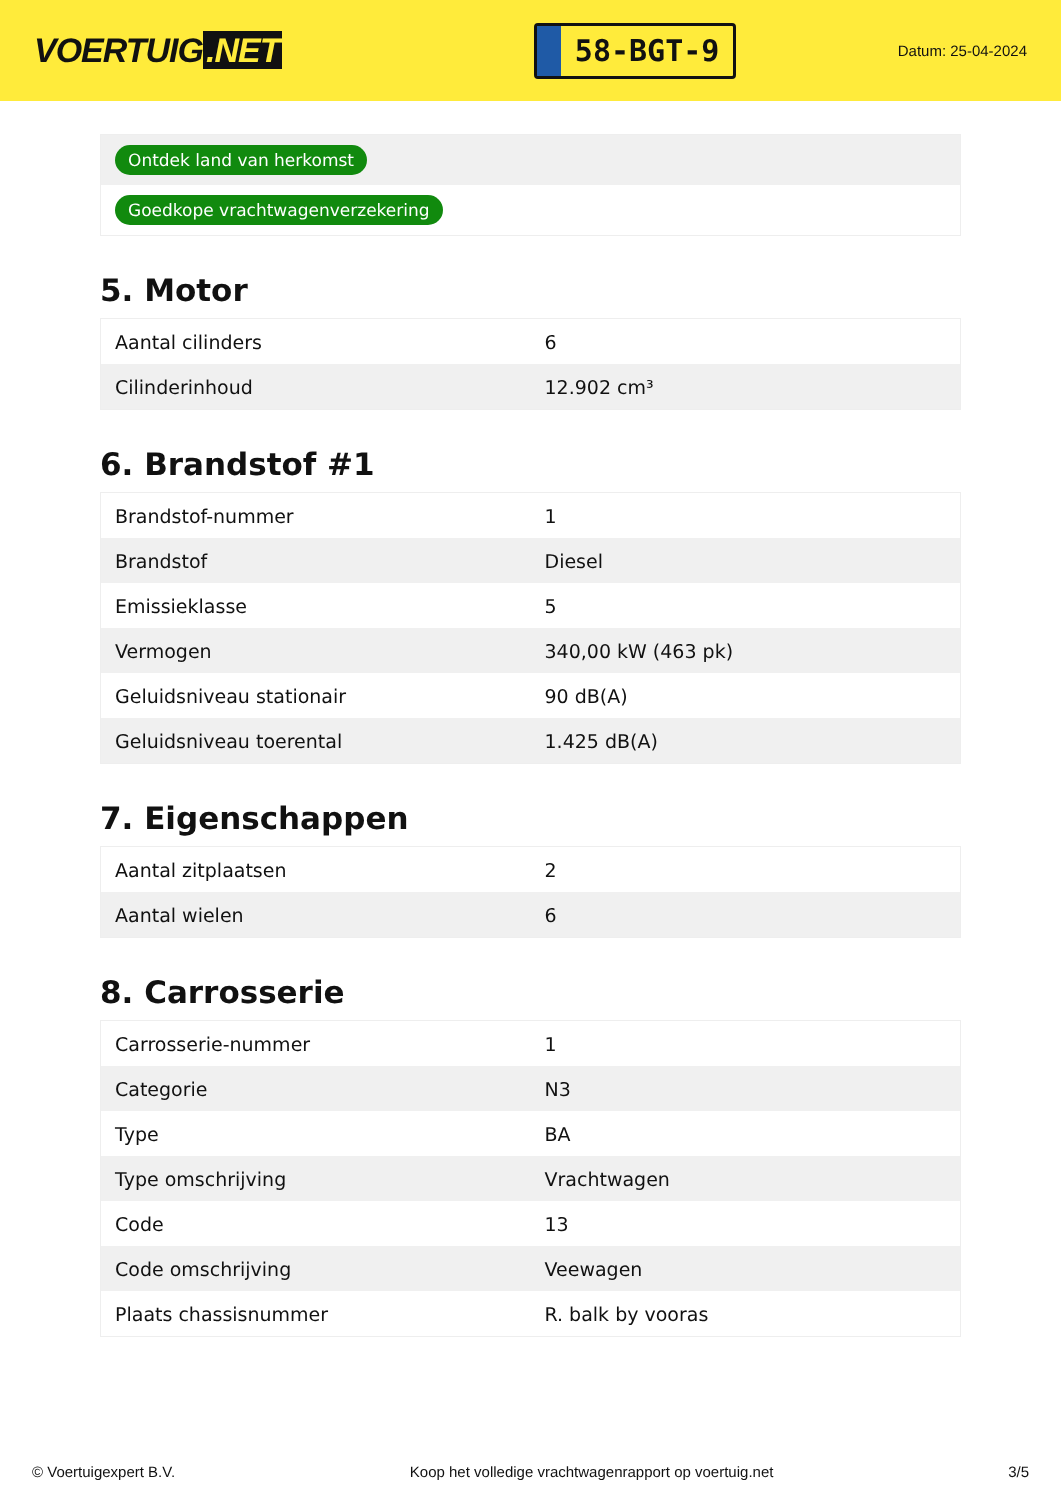VOERTUIG.NET
58-BGT-9
Datum: 25-04-2024
| Ontdek land van herkomst |
| Goedkope vrachtwagenverzekering |
5. Motor
| Aantal cilinders | 6 |
| Cilinderinhoud | 12.902 cm³ |
6. Brandstof #1
| Brandstof-nummer | 1 |
| Brandstof | Diesel |
| Emissieklasse | 5 |
| Vermogen | 340,00 kW (463 pk) |
| Geluidsniveau stationair | 90 dB(A) |
| Geluidsniveau toerental | 1.425 dB(A) |
7. Eigenschappen
| Aantal zitplaatsen | 2 |
| Aantal wielen | 6 |
8. Carrosserie
| Carrosserie-nummer | 1 |
| Categorie | N3 |
| Type | BA |
| Type omschrijving | Vrachtwagen |
| Code | 13 |
| Code omschrijving | Veewagen |
| Plaats chassisnummer | R. balk by vooras |
© Voertuigexpert B.V. Koop het volledige vrachtwagenrapport op voertuig.net 3/5